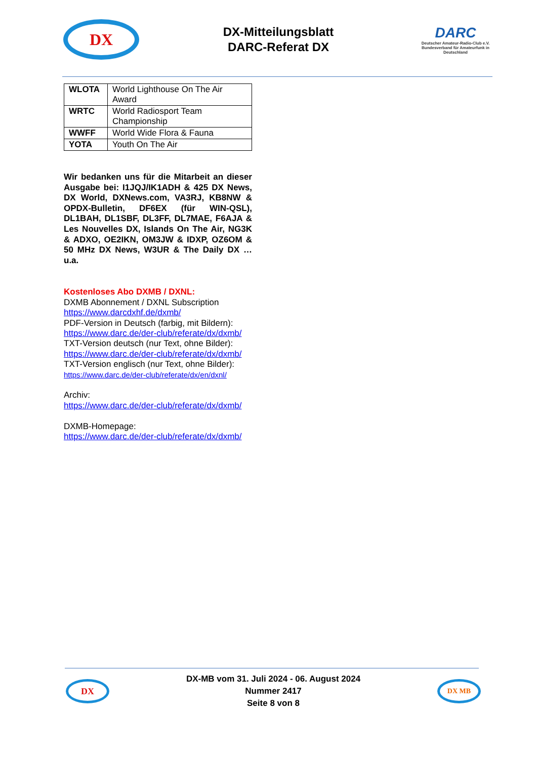DX
DX-Mitteilungsblatt
DARC-Referat DX
DARC
Deutscher Amateur-Radio-Club e.V.
Bundesverband für Amateurfunk in Deutschland
| WLOTA | World Lighthouse On The Air Award |
| WRTC | World Radiosport Team Championship |
| WWFF | World Wide Flora & Fauna |
| YOTA | Youth On The Air |
Wir bedanken uns für die Mitarbeit an dieser Ausgabe bei: I1JQJ/IK1ADH & 425 DX News, DX World, DXNews.com, VA3RJ, KB8NW & OPDX-Bulletin, DF6EX (für WIN-QSL), DL1BAH, DL1SBF, DL3FF, DL7MAE, F6AJA & Les Nouvelles DX, Islands On The Air, NG3K & ADXO, OE2IKN, OM3JW & IDXP, OZ6OM & 50 MHz DX News, W3UR & The Daily DX …u.a.
Kostenloses Abo DXMB / DXNL:
DXMB Abonnement / DXNL Subscription
https://www.darcdxhf.de/dxmb/
PDF-Version in Deutsch (farbig, mit Bildern):
https://www.darc.de/der-club/referate/dx/dxmb/
TXT-Version deutsch (nur Text, ohne Bilder):
https://www.darc.de/der-club/referate/dx/dxmb/
TXT-Version englisch (nur Text, ohne Bilder):
https://www.darc.de/der-club/referate/dx/en/dxnl/
Archiv:
https://www.darc.de/der-club/referate/dx/dxmb/
DXMB-Homepage:
https://www.darc.de/der-club/referate/dx/dxmb/
DX
DX-MB vom 31. Juli 2024 - 06. August 2024
Nummer 2417
Seite 8 von 8
DX MB